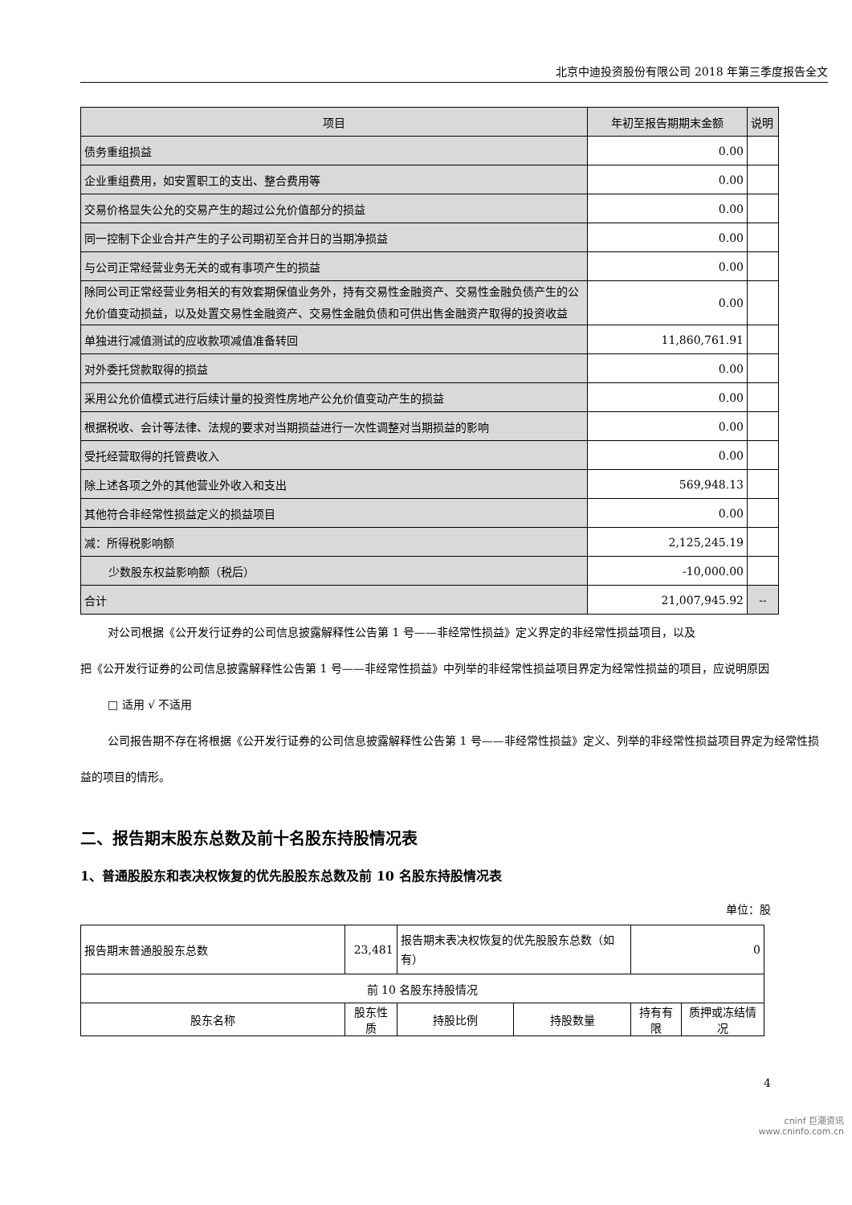北京中迪投资股份有限公司 2018 年第三季度报告全文
| 项目 | 年初至报告期期末金额 | 说明 |
| 债务重组损益 | 0.00 | |
| 企业重组费用，如安置职工的支出、整合费用等 | 0.00 | |
| 交易价格显失公允的交易产生的超过公允价值部分的损益 | 0.00 | |
| 同一控制下企业合并产生的子公司期初至合并日的当期净损益 | 0.00 | |
| 与公司正常经营业务无关的或有事项产生的损益 | 0.00 | |
| 除同公司正常经营业务相关的有效套期保值业务外，持有交易性金融资产、交易性金融负债产生的公允价值变动损益，以及处置交易性金融资产、交易性金融负债和可供出售金融资产取得的投资收益 | 0.00 | |
| 单独进行减值测试的应收款项减值准备转回 | 11,860,761.91 | |
| 对外委托贷款取得的损益 | 0.00 | |
| 采用公允价值模式进行后续计量的投资性房地产公允价值变动产生的损益 | 0.00 | |
| 根据税收、会计等法律、法规的要求对当期损益进行一次性调整对当期损益的影响 | 0.00 | |
| 受托经营取得的托管费收入 | 0.00 | |
| 除上述各项之外的其他营业外收入和支出 | 569,948.13 | |
| 其他符合非经常性损益定义的损益项目 | 0.00 | |
| 减：所得税影响额 | 2,125,245.19 | |
| 少数股东权益影响额（税后） | -10,000.00 | |
| 合计 | 21,007,945.92 | -- |
对公司根据《公开发行证券的公司信息披露解释性公告第 1 号——非经常性损益》定义界定的非经常性损益项目，以及
把《公开发行证券的公司信息披露解释性公告第 1 号——非经常性损益》中列举的非经常性损益项目界定为经常性损益的项目，应说明原因
□ 适用 √ 不适用
公司报告期不存在将根据《公开发行证券的公司信息披露解释性公告第 1 号——非经常性损益》定义、列举的非经常性损益项目界定为经常性损益的项目的情形。
二、报告期末股东总数及前十名股东持股情况表
1、普通股股东和表决权恢复的优先股股东总数及前 10 名股东持股情况表
单位：股
| 报告期末普通股股东总数 | | 23,481 | 报告期末表决权恢复的优先股股东总数（如有） | | 0 | |
| 前 10 名股东持股情况 | | | | | | |
| 股东名称 | 股东性质 | | 持股比例 | 持股数量 | 持有有限 | 质押或冻结情况 |
4
cninf 巨潮资讯
www.cninfo.com.cn